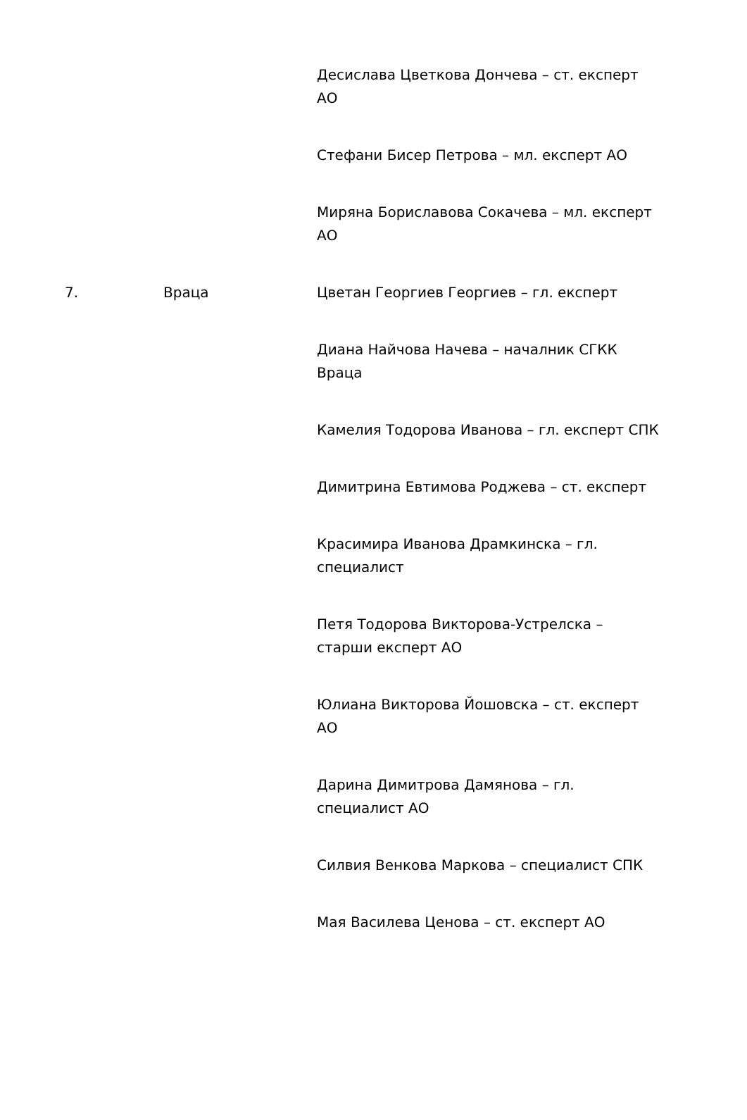| | | Десислава Цветкова Дончева – ст. експерт АО Стефани Бисер Петрова – мл. експерт АО Миряна Бориславова Сокачева – мл. експерт АО |
| 7. | Враца | Цветан Георгиев Георгиев – гл. експерт Диана Найчова Начева – началник СГКК Враца Камелия Тодорова Иванова – гл. експерт СПК Димитрина Евтимова Роджева – ст. експерт Красимира Иванова Драмкинска – гл. специалист Петя Тодорова Викторова-Устрелска – старши експерт АО Юлиана Викторова Йошовска – ст. експерт АО Дарина Димитрова Дамянова – гл. специалист АО Силвия Венкова Маркова – специалист СПК Мая Василева Ценова – ст. експерт АО |